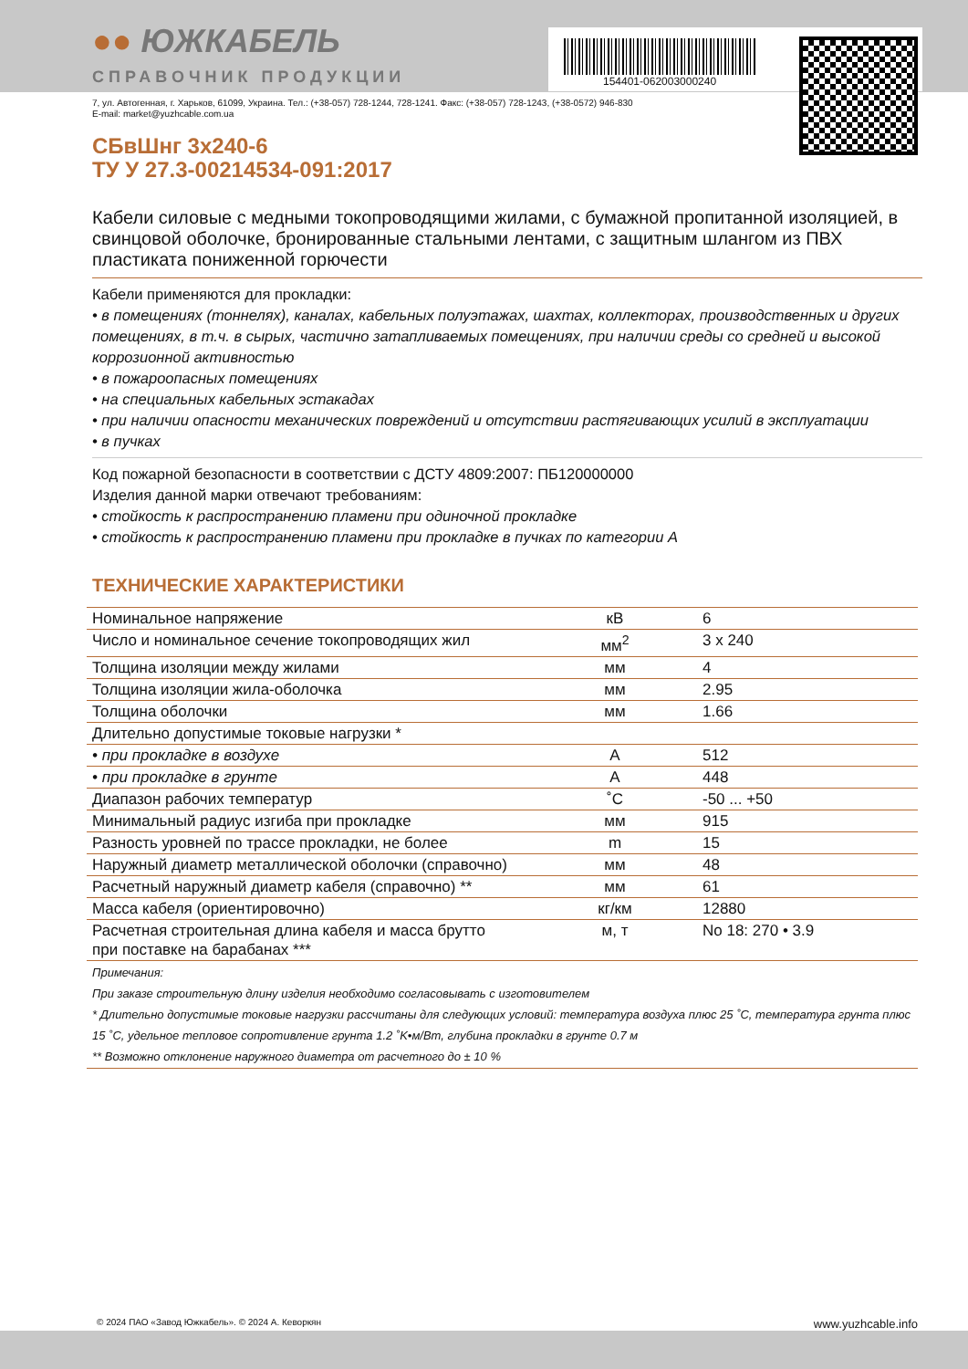154401-062003000240
●● ЮЖКАБЕЛЬ
СПРАВОЧНИК ПРОДУКЦИИ
7, ул. Автогенная, г. Харьков, 61099, Украина. Тел.: (+38-057) 728-1244, 728-1241. Факс: (+38-057) 728-1243, (+38-0572) 946-830
E-mail: market@yuzhcable.com.ua
СБвШнг 3х240-6
ТУ У 27.3-00214534-091:2017
Кабели силовые с медными токопроводящими жилами, с бумажной пропитанной изоляцией, в свинцовой оболочке, бронированные стальными лентами, с защитным шлангом из ПВХ пластиката пониженной горючести
Кабели применяются для прокладки:
• в помещениях (тоннелях), каналах, кабельных полуэтажах, шахтах, коллекторах, производственных и других помещениях, в т.ч. в сырых, частично затапливаемых помещениях, при наличии среды со средней и высокой коррозионной активностью
• в пожароопасных помещениях
• на специальных кабельных эстакадах
• при наличии опасности механических повреждений и отсутствии растягивающих усилий в эксплуатации
• в пучках
Код пожарной безопасности в соответствии с ДСТУ 4809:2007: ПБ120000000
Изделия данной марки отвечают требованиям:
• стойкость к распространению пламени при одиночной прокладке
• стойкость к распространению пламени при прокладке в пучках по категории А
ТЕХНИЧЕСКИЕ ХАРАКТЕРИСТИКИ
| Номинальное напряжение | кВ | 6 |
| Число и номинальное сечение токопроводящих жил | мм<sup>2</sup> | 3 x 240 |
| Толщина изоляции между жилами | мм | 4 |
| Толщина изоляции жила-оболочка | мм | 2.95 |
| Толщина оболочки | мм | 1.66 |
| Длительно допустимые токовые нагрузки * | | |
| • при прокладке в воздухе | А | 512 |
| • при прокладке в грунте | А | 448 |
| Диапазон рабочих температур | ˚C | -50 ... +50 |
| Минимальный радиус изгиба при прокладке | мм | 915 |
| Разность уровней по трассе прокладки, не более | m | 15 |
| Наружный диаметр металлической оболочки (справочно) | мм | 48 |
| Расчетный наружный диаметр кабеля (справочно) ** | мм | 61 |
| Масса кабеля (ориентировочно) | кг/км | 12880 |
| Расчетная строительная длина кабеля и масса брутто при поставке на барабанах *** | м, т | No 18: 270 • 3.9 |
| Примечания: При заказе строительную длину изделия необходимо согласовывать с изготовителем * Длительно допустимые токовые нагрузки рассчитаны для следующих условий: температура воздуха плюс 25 ˚C, температура грунта плюс 15 ˚C, удельное тепловое сопротивление грунта 1.2 ˚K•м/Вт, глубина прокладки в грунте 0.7 м ** Возможно отклонение наружного диаметра от расчетного до ± 10 % | | |
© 2024 ПАО «Завод Южкабель». © 2024 А. Кеворкян www.yuzhcable.info